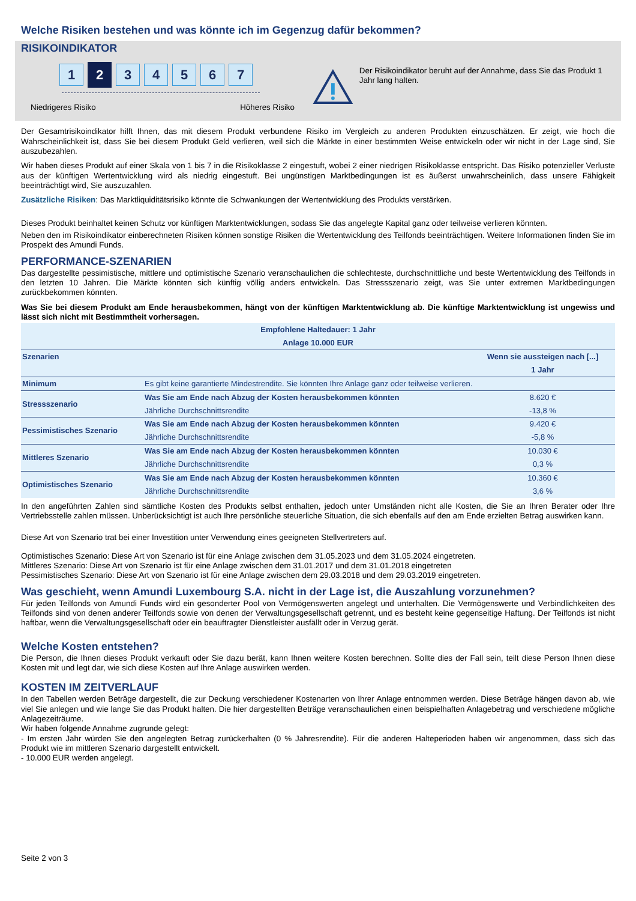Welche Risiken bestehen und was könnte ich im Gegenzug dafür bekommen?
RISIKOINDIKATOR
1
2
3 4 5 6 7
Niedrigeres Risiko Höheres Risiko
Der Risikoindikator beruht auf der Annahme, dass Sie das Produkt 1 Jahr lang halten.
Der Gesamtrisikoindikator hilft Ihnen, das mit diesem Produkt verbundene Risiko im Vergleich zu anderen Produkten einzuschätzen. Er zeigt, wie hoch die Wahrscheinlichkeit ist, dass Sie bei diesem Produkt Geld verlieren, weil sich die Märkte in einer bestimmten Weise entwickeln oder wir nicht in der Lage sind, Sie auszubezahlen.
Wir haben dieses Produkt auf einer Skala von 1 bis 7 in die Risikoklasse 2 eingestuft, wobei 2 einer niedrigen Risikoklasse entspricht. Das Risiko potenzieller Verluste aus der künftigen Wertentwicklung wird als niedrig eingestuft. Bei ungünstigen Marktbedingungen ist es äußerst unwahrscheinlich, dass unsere Fähigkeit beeinträchtigt wird, Sie auszuzahlen.
Zusätzliche Risiken: Das Marktliquiditätsrisiko könnte die Schwankungen der Wertentwicklung des Produkts verstärken.
Dieses Produkt beinhaltet keinen Schutz vor künftigen Marktentwicklungen, sodass Sie das angelegte Kapital ganz oder teilweise verlieren könnten.
Neben den im Risikoindikator einberechneten Risiken können sonstige Risiken die Wertentwicklung des Teilfonds beeinträchtigen. Weitere Informationen finden Sie im Prospekt des Amundi Funds.
PERFORMANCE-SZENARIEN
Das dargestellte pessimistische, mittlere und optimistische Szenario veranschaulichen die schlechteste, durchschnittliche und beste Wertentwicklung des Teilfonds in den letzten 10 Jahren. Die Märkte könnten sich künftig völlig anders entwickeln. Das Stressszenario zeigt, was Sie unter extremen Marktbedingungen zurückbekommen könnten.
Was Sie bei diesem Produkt am Ende herausbekommen, hängt von der künftigen Marktentwicklung ab. Die künftige Marktentwicklung ist ungewiss und lässt sich nicht mit Bestimmtheit vorhersagen.
| Empfohlene Haltedauer: 1 Jahr | | |
| --- | --- | --- |
| Anlage 10.000 EUR | | |
| Szenarien | | Wenn sie aussteigen nach [...] |
| | | 1 Jahr |
| Minimum | Es gibt keine garantierte Mindestrendite. Sie könnten Ihre Anlage ganz oder teilweise verlieren. | |
| Stressszenario | Was Sie am Ende nach Abzug der Kosten herausbekommen könnten | 8.620 € |
| | Jährliche Durchschnittsrendite | -13,8 % |
| Pessimistisches Szenario | Was Sie am Ende nach Abzug der Kosten herausbekommen könnten | 9.420 € |
| | Jährliche Durchschnittsrendite | -5,8 % |
| Mittleres Szenario | Was Sie am Ende nach Abzug der Kosten herausbekommen könnten | 10.030 € |
| | Jährliche Durchschnittsrendite | 0,3 % |
| Optimistisches Szenario | Was Sie am Ende nach Abzug der Kosten herausbekommen könnten | 10.360 € |
| | Jährliche Durchschnittsrendite | 3,6 % |
In den angeführten Zahlen sind sämtliche Kosten des Produkts selbst enthalten, jedoch unter Umständen nicht alle Kosten, die Sie an Ihren Berater oder Ihre Vertriebsstelle zahlen müssen. Unberücksichtigt ist auch Ihre persönliche steuerliche Situation, die sich ebenfalls auf den am Ende erzielten Betrag auswirken kann.
Diese Art von Szenario trat bei einer Investition unter Verwendung eines geeigneten Stellvertreters auf.
Optimistisches Szenario: Diese Art von Szenario ist für eine Anlage zwischen dem 31.05.2023 und dem 31.05.2024 eingetreten.
Mittleres Szenario: Diese Art von Szenario ist für eine Anlage zwischen dem 31.01.2017 und dem 31.01.2018 eingetreten
Pessimistisches Szenario: Diese Art von Szenario ist für eine Anlage zwischen dem 29.03.2018 und dem 29.03.2019 eingetreten.
Was geschieht, wenn Amundi Luxembourg S.A. nicht in der Lage ist, die Auszahlung vorzunehmen?
Für jeden Teilfonds von Amundi Funds wird ein gesonderter Pool von Vermögenswerten angelegt und unterhalten. Die Vermögenswerte und Verbindlichkeiten des Teilfonds sind von denen anderer Teilfonds sowie von denen der Verwaltungsgesellschaft getrennt, und es besteht keine gegenseitige Haftung. Der Teilfonds ist nicht haftbar, wenn die Verwaltungsgesellschaft oder ein beauftragter Dienstleister ausfällt oder in Verzug gerät.
Welche Kosten entstehen?
Die Person, die Ihnen dieses Produkt verkauft oder Sie dazu berät, kann Ihnen weitere Kosten berechnen. Sollte dies der Fall sein, teilt diese Person Ihnen diese Kosten mit und legt dar, wie sich diese Kosten auf Ihre Anlage auswirken werden.
KOSTEN IM ZEITVERLAUF
In den Tabellen werden Beträge dargestellt, die zur Deckung verschiedener Kostenarten von Ihrer Anlage entnommen werden. Diese Beträge hängen davon ab, wie viel Sie anlegen und wie lange Sie das Produkt halten. Die hier dargestellten Beträge veranschaulichen einen beispielhaften Anlagebetrag und verschiedene mögliche Anlagezeiträume.
Wir haben folgende Annahme zugrunde gelegt:
- Im ersten Jahr würden Sie den angelegten Betrag zurückerhalten (0 % Jahresrendite). Für die anderen Halteperioden haben wir angenommen, dass sich das Produkt wie im mittleren Szenario dargestellt entwickelt.
- 10.000 EUR werden angelegt.
Seite 2 von 3